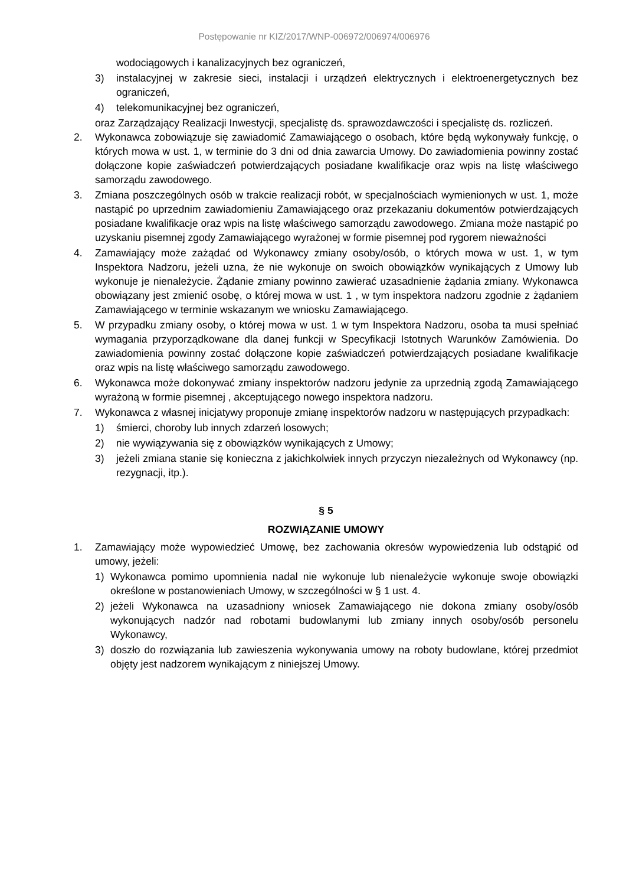Postępowanie nr KIZ/2017/WNP-006972/006974/006976
wodociągowych i kanalizacyjnych bez ograniczeń,
3) instalacyjnej w zakresie sieci, instalacji i urządzeń elektrycznych i elektroenergetycznych bez ograniczeń,
4) telekomunikacyjnej bez ograniczeń,
oraz Zarządzający Realizacji Inwestycji, specjalistę ds. sprawozdawczości i specjalistę ds. rozliczeń.
2. Wykonawca zobowiązuje się zawiadomić Zamawiającego o osobach, które będą wykonywały funkcję, o których mowa w ust. 1, w terminie do 3 dni od dnia zawarcia Umowy. Do zawiadomienia powinny zostać dołączone kopie zaświadczeń potwierdzających posiadane kwalifikacje oraz wpis na listę właściwego samorządu zawodowego.
3. Zmiana poszczególnych osób w trakcie realizacji robót, w specjalnościach wymienionych w ust. 1, może nastąpić po uprzednim zawiadomieniu Zamawiającego oraz przekazaniu dokumentów potwierdzających posiadane kwalifikacje oraz wpis na listę właściwego samorządu zawodowego. Zmiana może nastąpić po uzyskaniu pisemnej zgody Zamawiającego wyrażonej w formie pisemnej pod rygorem nieważności
4. Zamawiający może zażądać od Wykonawcy zmiany osoby/osób, o których mowa w ust. 1, w tym Inspektora Nadzoru, jeżeli uzna, że nie wykonuje on swoich obowiązków wynikających z Umowy lub wykonuje je nienależycie. Żądanie zmiany powinno zawierać uzasadnienie żądania zmiany. Wykonawca obowiązany jest zmienić osobę, o której mowa w ust. 1 , w tym inspektora nadzoru zgodnie z żądaniem Zamawiającego w terminie wskazanym we wniosku Zamawiającego.
5. W przypadku zmiany osoby, o której mowa w ust. 1 w tym Inspektora Nadzoru, osoba ta musi spełniać wymagania przyporządkowane dla danej funkcji w Specyfikacji Istotnych Warunków Zamówienia. Do zawiadomienia powinny zostać dołączone kopie zaświadczeń potwierdzających posiadane kwalifikacje oraz wpis na listę właściwego samorządu zawodowego.
6. Wykonawca może dokonywać zmiany inspektorów nadzoru jedynie za uprzednią zgodą Zamawiającego wyrażoną w formie pisemnej , akceptującego nowego inspektora nadzoru.
7. Wykonawca z własnej inicjatywy proponuje zmianę inspektorów nadzoru w następujących przypadkach:
1) śmierci, choroby lub innych zdarzeń losowych;
2) nie wywiązywania się z obowiązków wynikających z Umowy;
3) jeżeli zmiana stanie się konieczna z jakichkolwiek innych przyczyn niezależnych od Wykonawcy (np. rezygnacji, itp.).
§ 5
ROZWIĄZANIE UMOWY
1. Zamawiający może wypowiedzieć Umowę, bez zachowania okresów wypowiedzenia lub odstąpić od umowy, jeżeli:
1) Wykonawca pomimo upomnienia nadal nie wykonuje lub nienależycie wykonuje swoje obowiązki określone w postanowieniach Umowy, w szczególności w § 1 ust. 4.
2) jeżeli Wykonawca na uzasadniony wniosek Zamawiającego nie dokona zmiany osoby/osób wykonujących nadzór nad robotami budowlanymi lub zmiany innych osoby/osób personelu Wykonawcy,
3) doszło do rozwiązania lub zawieszenia wykonywania umowy na roboty budowlane, której przedmiot objęty jest nadzorem wynikającym z niniejszej Umowy.